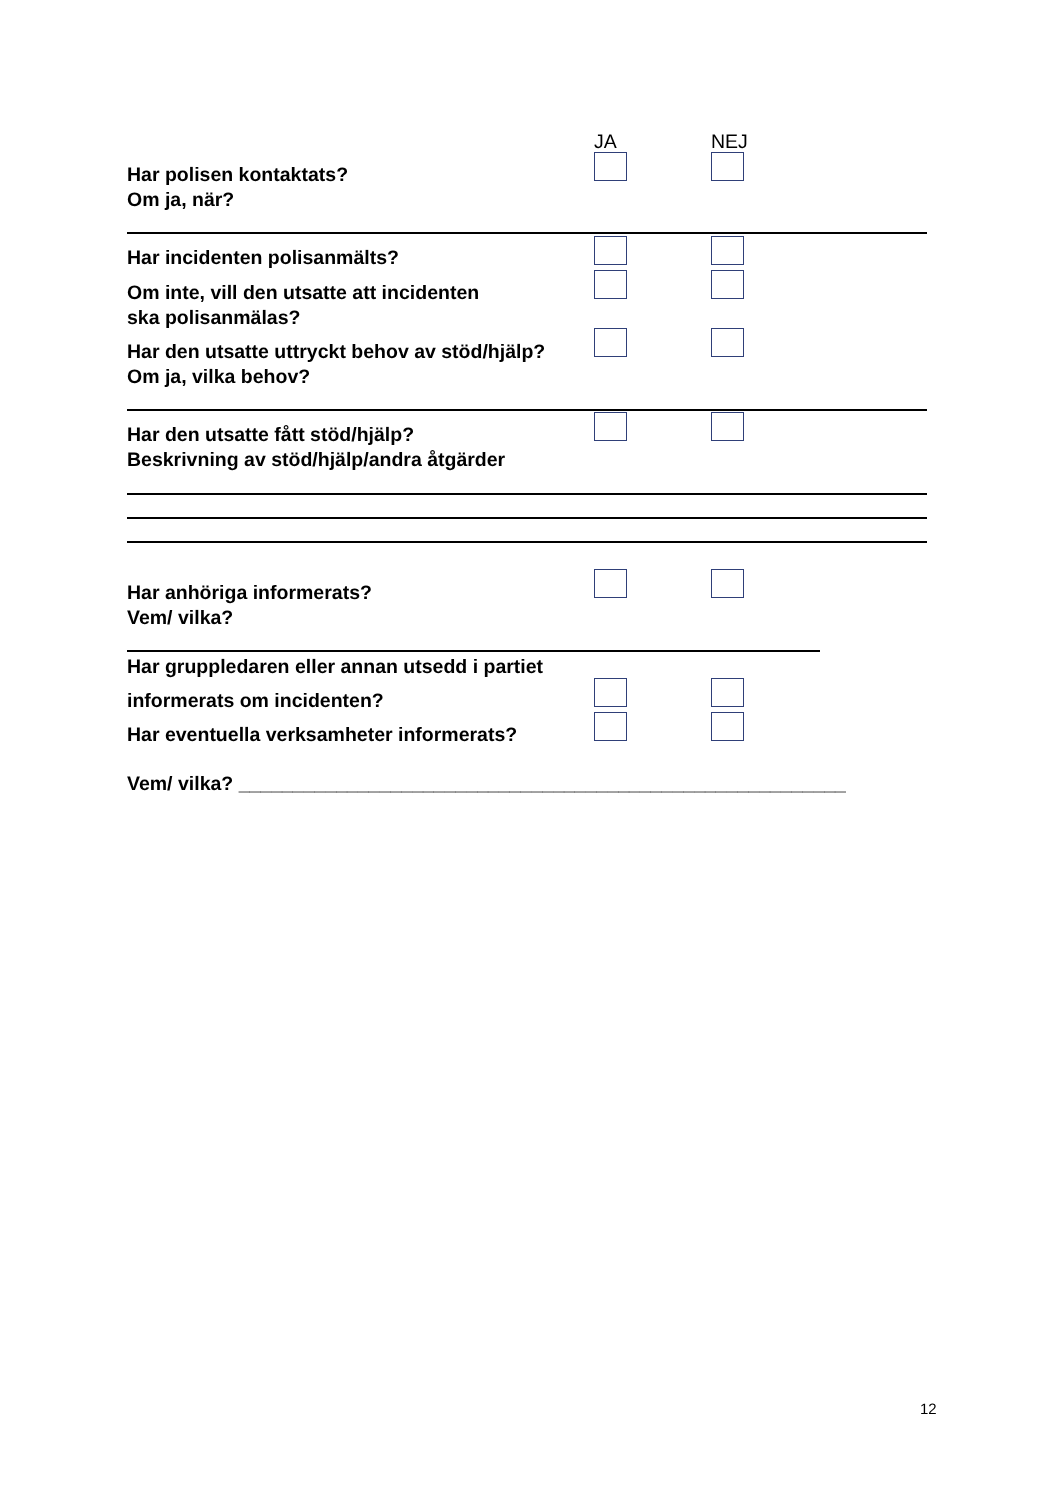JA NEJ
Har polisen kontaktats?
Om ja, när?
Har incidenten polisanmälts?
Om inte, vill den utsatte att incidenten
ska polisanmälas?
Har den utsatte uttryckt behov av stöd/hjälp?
Om ja, vilka behov?
Har den utsatte fått stöd/hjälp?
Beskrivning av stöd/hjälp/andra åtgärder
Har anhöriga informerats?
Vem/ vilka?
Har gruppledaren eller annan utsedd i partiet
informerats om incidenten?
Har eventuella verksamheter informerats?
Vem/ vilka? ________________________________________________________
12